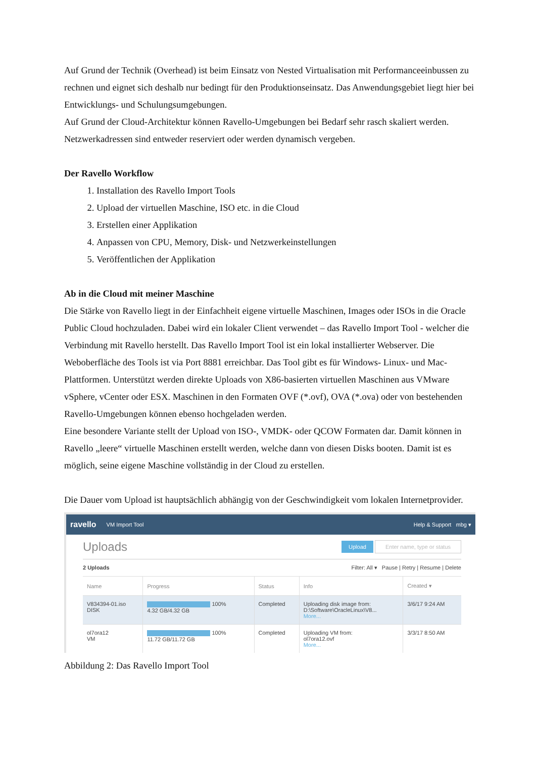Auf Grund der Technik (Overhead) ist beim Einsatz von Nested Virtualisation mit Performanceeinbussen zu rechnen und eignet sich deshalb nur bedingt für den Produktionseinsatz. Das Anwendungsgebiet liegt hier bei Entwicklungs- und Schulungsumgebungen.
Auf Grund der Cloud-Architektur können Ravello-Umgebungen bei Bedarf sehr rasch skaliert werden. Netzwerkadressen sind entweder reserviert oder werden dynamisch vergeben.
Der Ravello Workflow
1. Installation des Ravello Import Tools
2. Upload der virtuellen Maschine, ISO etc. in die Cloud
3. Erstellen einer Applikation
4. Anpassen von CPU, Memory, Disk- und Netzwerkeinstellungen
5. Veröffentlichen der Applikation
Ab in die Cloud mit meiner Maschine
Die Stärke von Ravello liegt in der Einfachheit eigene virtuelle Maschinen, Images oder ISOs in die Oracle Public Cloud hochzuladen. Dabei wird ein lokaler Client verwendet – das Ravello Import Tool - welcher die Verbindung mit Ravello herstellt. Das Ravello Import Tool ist ein lokal installierter Webserver. Die Weboberfläche des Tools ist via Port 8881 erreichbar. Das Tool gibt es für Windows- Linux- und Mac-Plattformen. Unterstützt werden direkte Uploads von X86-basierten virtuellen Maschinen aus VMware vSphere, vCenter oder ESX. Maschinen in den Formaten OVF (*.ovf), OVA (*.ova) oder von bestehenden Ravello-Umgebungen können ebenso hochgeladen werden.
Eine besondere Variante stellt der Upload von ISO-, VMDK- oder QCOW Formaten dar. Damit können in Ravello „leere“ virtuelle Maschinen erstellt werden, welche dann von diesen Disks booten. Damit ist es möglich, seine eigene Maschine vollständig in der Cloud zu erstellen.
Die Dauer vom Upload ist hauptsächlich abhängig von der Geschwindigkeit vom lokalen Internetprovider.
ravello VM Import Tool Help & Support mbg ▾
Uploads Upload Enter name, type or status
2 Uploads Filter: All ▾ Pause | Retry | Resume | Delete
| Name | Progress | Status | Info | Created ▾ |
| --- | --- | --- | --- | --- |
| V834394-01.iso DISK | 100% 4.32 GB/4.32 GB | Completed | Uploading disk image from: D:\Software\OracleLinux\V8... More... | 3/6/17 9:24 AM |
| ol7ora12 VM | 100% 11.72 GB/11.72 GB | Completed | Uploading VM from: ol7ora12.ovf More... | 3/3/17 8:50 AM |
Abbildung 2: Das Ravello Import Tool